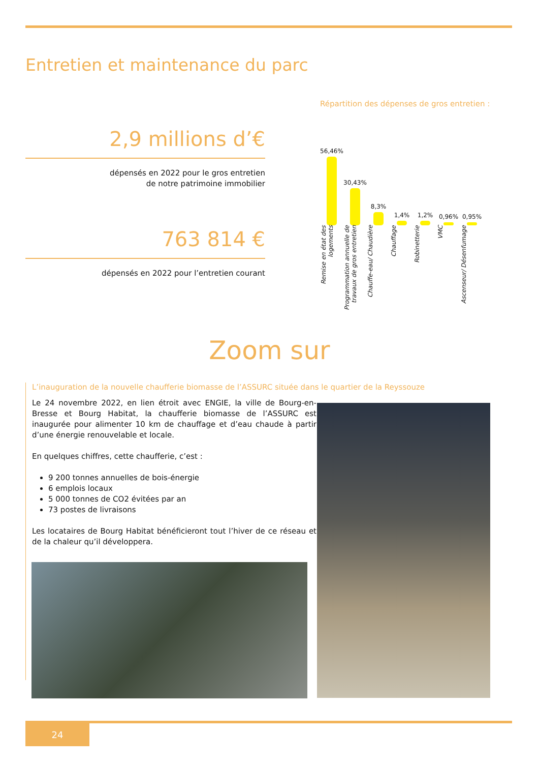Entretien et maintenance du parc
2,9 millions d’€
dépensés en 2022 pour le gros entretien
de notre patrimoine immobilier
763 814 €
dépensés en 2022 pour l’entretien courant
Répartition des dépenses de gros entretien :
56,46%
30,43%
8,3%
1,4%
1,2%
0,96%
0,95%
Remise en état des logements Programmation annuelle de travaux de gros entretien Chauffe-eau/ Chaudière Chauffage Robinetterie VMC Ascenseur/ Désenfumage
Zoom sur
L’inauguration de la nouvelle chaufferie biomasse de l’ASSURC située dans le quartier de la Reyssouze
Le 24 novembre 2022, en lien étroit avec ENGIE, la ville de Bourg-en-Bresse et Bourg Habitat, la chaufferie biomasse de l’ASSURC est inaugurée pour alimenter 10 km de chauffage et d’eau chaude à partir d’une énergie renouvelable et locale.
En quelques chiffres, cette chaufferie, c’est :
9 200 tonnes annuelles de bois-énergie
6 emplois locaux
5 000 tonnes de CO2 évitées par an
73 postes de livraisons
Les locataires de Bourg Habitat bénéficieront tout l’hiver de ce réseau et de la chaleur qu’il développera.
24